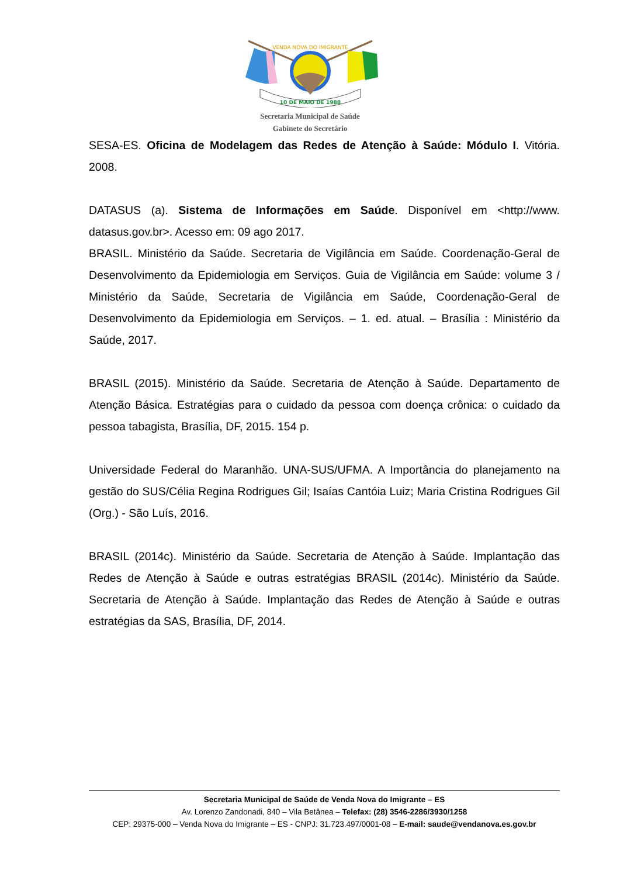VENDA NOVA DO IMIGRANTE
10 DE MAIO DE 1988
Secretaria Municipal de Saúde
Gabinete do Secretário
SESA-ES. Oficina de Modelagem das Redes de Atenção à Saúde: Módulo I. Vitória. 2008.
DATASUS (a). Sistema de Informações em Saúde. Disponível em <http://www. datasus.gov.br>. Acesso em: 09 ago 2017.
BRASIL. Ministério da Saúde. Secretaria de Vigilância em Saúde. Coordenação-Geral de Desenvolvimento da Epidemiologia em Serviços. Guia de Vigilância em Saúde: volume 3 / Ministério da Saúde, Secretaria de Vigilância em Saúde, Coordenação-Geral de Desenvolvimento da Epidemiologia em Serviços. – 1. ed. atual. – Brasília : Ministério da Saúde, 2017.
BRASIL (2015). Ministério da Saúde. Secretaria de Atenção à Saúde. Departamento de Atenção Básica. Estratégias para o cuidado da pessoa com doença crônica: o cuidado da pessoa tabagista, Brasília, DF, 2015. 154 p.
Universidade Federal do Maranhão. UNA-SUS/UFMA. A Importância do planejamento na gestão do SUS/Célia Regina Rodrigues Gil; Isaías Cantóia Luiz; Maria Cristina Rodrigues Gil (Org.) - São Luís, 2016.
BRASIL (2014c). Ministério da Saúde. Secretaria de Atenção à Saúde. Implantação das Redes de Atenção à Saúde e outras estratégias BRASIL (2014c). Ministério da Saúde. Secretaria de Atenção à Saúde. Implantação das Redes de Atenção à Saúde e outras estratégias da SAS, Brasília, DF, 2014.
Secretaria Municipal de Saúde de Venda Nova do Imigrante – ES
Av. Lorenzo Zandonadi, 840 – Vila Betânea – Telefax: (28) 3546-2286/3930/1258
CEP: 29375-000 – Venda Nova do Imigrante – ES - CNPJ: 31.723.497/0001-08 – E-mail: saude@vendanova.es.gov.br